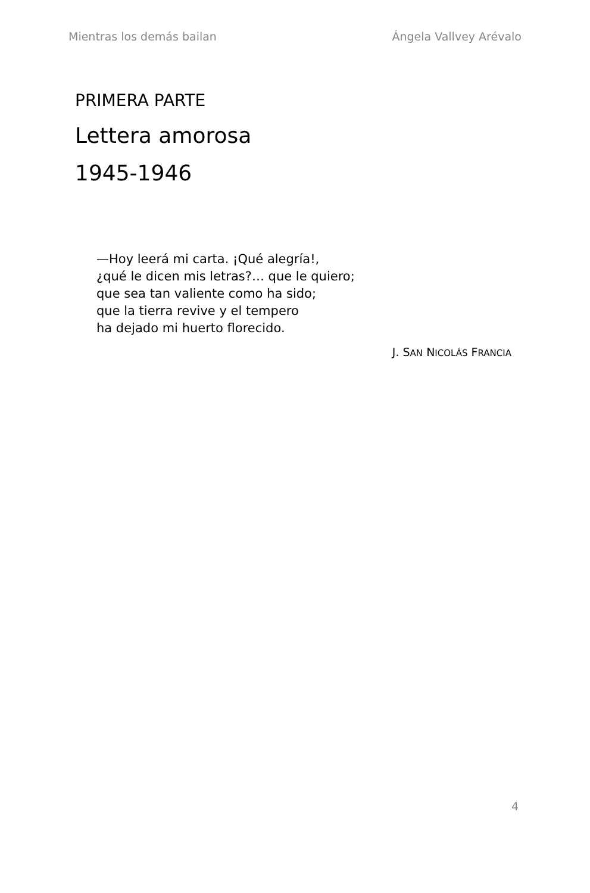Mientras los demás bailan Ángela Vallvey Arévalo
PRIMERA PARTE
Lettera amorosa
1945-1946
—Hoy leerá mi carta. ¡Qué alegría!,
¿qué le dicen mis letras?… que le quiero;
que sea tan valiente como ha sido;
que la tierra revive y el tempero
ha dejado mi huerto florecido.
J. SAN NICOLÁS FRANCIA
4